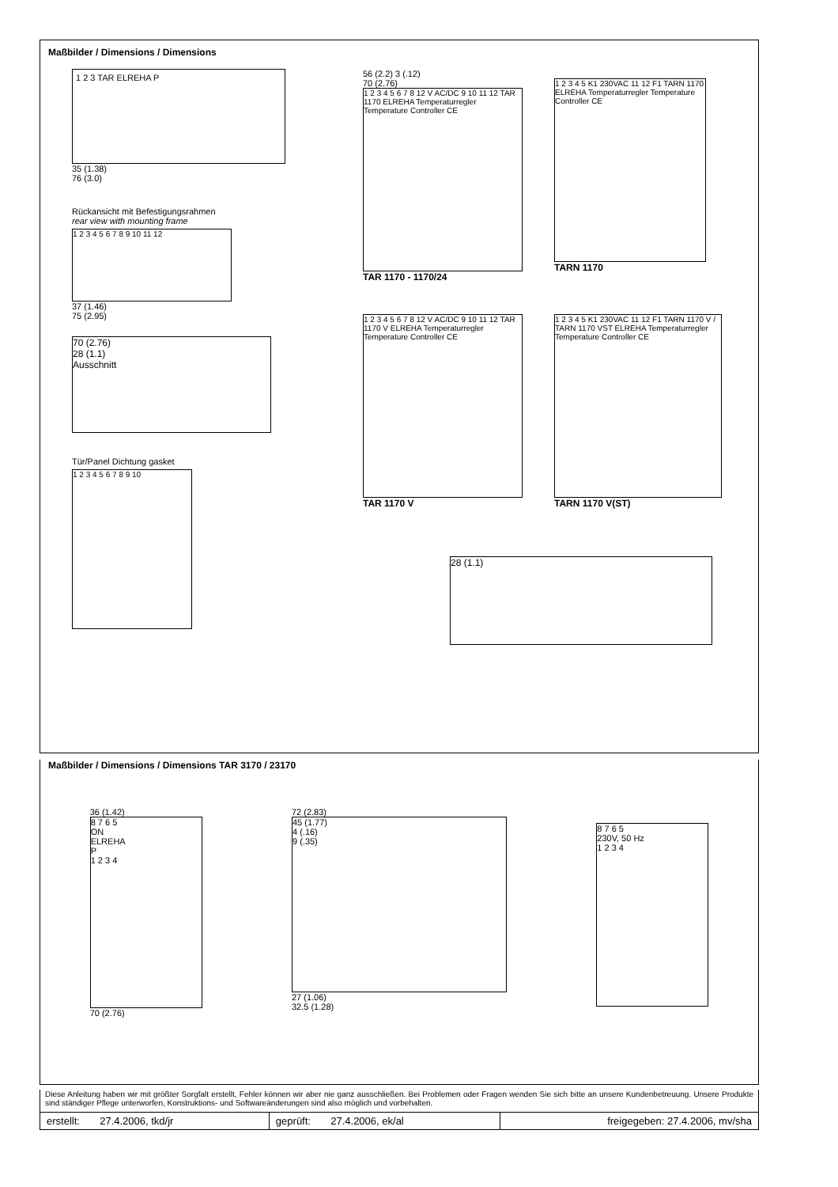Maßbilder / Dimensions / Dimensions
1 2 3 TAR ELREHA P
35 (1.38)
76 (3.0)
Rückansicht mit Befestigungsrahmen
rear view with mounting frame
1 2 3 4 5 6 7 8 9 10 11 12
37 (1.46)
75 (2.95)
70 (2.76)
28 (1.1)
Ausschnitt
Tür/Panel Dichtung gasket
1 2 3 4 5 6 7 8 9 10
56 (2.2) 3 (.12)
70 (2.76)
1 2 3 4 5 6 7 8 12 V AC/DC 9 10 11 12 TAR 1170 ELREHA Temperaturregler Temperature Controller CE
TAR 1170 - 1170/24
1 2 3 4 5 K1 230VAC 11 12 F1 TARN 1170 ELREHA Temperaturregler Temperature Controller CE
TARN 1170
1 2 3 4 5 6 7 8 12 V AC/DC 9 10 11 12 TAR 1170 V ELREHA Temperaturregler Temperature Controller CE
TAR 1170 V
1 2 3 4 5 K1 230VAC 11 12 F1 TARN 1170 V / TARN 1170 VST ELREHA Temperaturregler Temperature Controller CE
TARN 1170 V(ST)
28 (1.1)
Maßbilder / Dimensions / Dimensions TAR 3170 / 23170
36 (1.42)
8 7 6 5
ON
ELREHA
P
1 2 3 4
70 (2.76)
72 (2.83)
45 (1.77)
4 (.16)
9 (.35)
27 (1.06)
32.5 (1.28)
8 7 6 5
230V, 50 Hz
1 2 3 4
Diese Anleitung haben wir mit größter Sorgfalt erstellt, Fehler können wir aber nie ganz ausschließen. Bei Problemen oder Fragen wenden Sie sich bitte an unsere Kundenbetreuung. Unsere Produkte sind ständiger Pflege unterworfen, Konstruktions- und Softwareänderungen sind also möglich und vorbehalten.
| erstellt: 27.4.2006, tkd/jr | geprüft: 27.4.2006, ek/al | freigegeben: 27.4.2006, mv/sha |